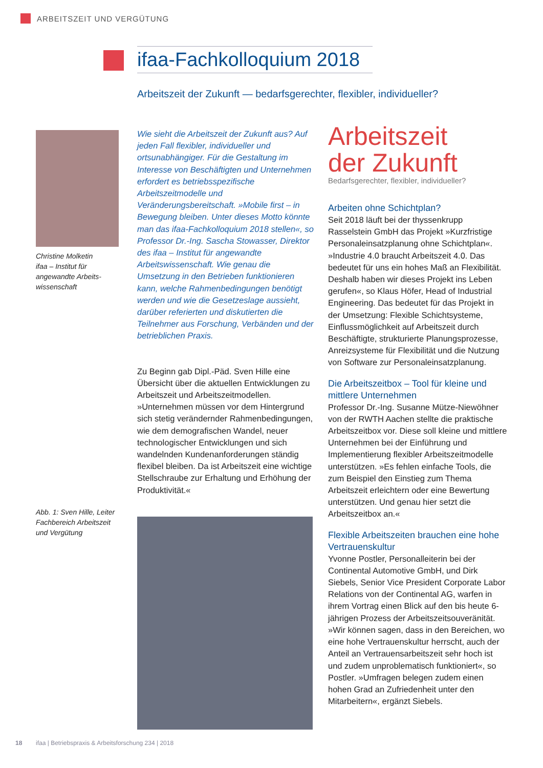ARBEITSZEIT UND VERGÜTUNG
ifaa-Fachkolloquium 2018
Arbeitszeit der Zukunft — bedarfsgerechter, flexibler, individueller?
Christine Molketin
ifaa – Institut für angewandte Arbeits­wissenschaft
Abb. 1: Sven Hille, Leiter Fachbereich Arbeitszeit und Vergütung
Wie sieht die Arbeitszeit der Zukunft aus? Auf jeden Fall flexibler, individueller und ortsunabhängiger. Für die Gestaltung im Interesse von Beschäftigten und Unternehmen erfordert es betriebsspezifische Arbeitszeitmodelle und Veränderungsbereitschaft. »Mobile first – in Bewegung bleiben. Unter dieses Motto könnte man das ifaa-Fachkolloquium 2018 stellen«, so Professor Dr.-Ing. Sascha Stowasser, Direktor des ifaa – Institut für angewandte Arbeitswissenschaft. Wie genau die Umsetzung in den Betrieben funktionieren kann, welche Rahmenbedingungen benötigt werden und wie die Gesetzeslage aussieht, darüber referierten und diskutierten die Teilnehmer aus Forschung, Verbänden und der betrieblichen Praxis.
Zu Beginn gab Dipl.-Päd. Sven Hille eine Übersicht über die aktuellen Entwicklungen zu Arbeitszeit und Arbeitszeitmodellen. »Unternehmen müssen vor dem Hintergrund sich stetig verändernder Rahmenbedingungen, wie dem demografischen Wandel, neuer technologischer Entwicklungen und sich wandelnden Kundenanforderungen ständig flexibel bleiben. Da ist Arbeitszeit eine wichtige Stellschraube zur Erhaltung und Erhöhung der Produktivität.«
Arbeitszeit
der Zukunft
Bedarfsgerechter, flexibler, individueller?
Arbeiten ohne Schichtplan?
Seit 2018 läuft bei der thyssenkrupp Rasselstein GmbH das Projekt »Kurzfristige Personaleinsatzplanung ohne Schichtplan«. »Industrie 4.0 braucht Arbeitszeit 4.0. Das bedeutet für uns ein hohes Maß an Flexibilität. Deshalb haben wir dieses Projekt ins Leben gerufen«, so Klaus Höfer, Head of Industrial Engineering. Das bedeutet für das Projekt in der Umsetzung: Flexible Schichtsysteme, Einflussmöglichkeit auf Arbeitszeit durch Beschäftigte, strukturierte Planungsprozesse, Anreizsysteme für Flexibilität und die Nutzung von Software zur Personaleinsatzplanung.
Die Arbeitszeitbox – Tool für kleine und mittlere Unternehmen
Professor Dr.-Ing. Susanne Mütze-Niewöhner von der RWTH Aachen stellte die praktische Arbeitszeitbox vor. Diese soll kleine und mittlere Unternehmen bei der Einführung und Implementierung flexibler Arbeitszeitmodelle unterstützen. »Es fehlen einfache Tools, die zum Beispiel den Einstieg zum Thema Arbeitszeit erleichtern oder eine Bewertung unterstützen. Und genau hier setzt die Arbeitszeitbox an.«
Flexible Arbeitszeiten brauchen eine hohe Vertrauenskultur
Yvonne Postler, Personalleiterin bei der Continental Automotive GmbH, und Dirk Siebels, Senior Vice President Corporate Labor Relations von der Continental AG, warfen in ihrem Vortrag einen Blick auf den bis heute 6-jährigen Prozess der Arbeitszeitsouveränität. »Wir können sagen, dass in den Bereichen, wo eine hohe Vertrauenskultur herrscht, auch der Anteil an Vertrauensarbeitszeit sehr hoch ist und zudem unproblematisch funktioniert«, so Postler. »Umfragen belegen zudem einen hohen Grad an Zufriedenheit unter den Mitarbeitern«, ergänzt Siebels.
18 ifaa | Betriebspraxis & Arbeitsforschung 234 | 2018